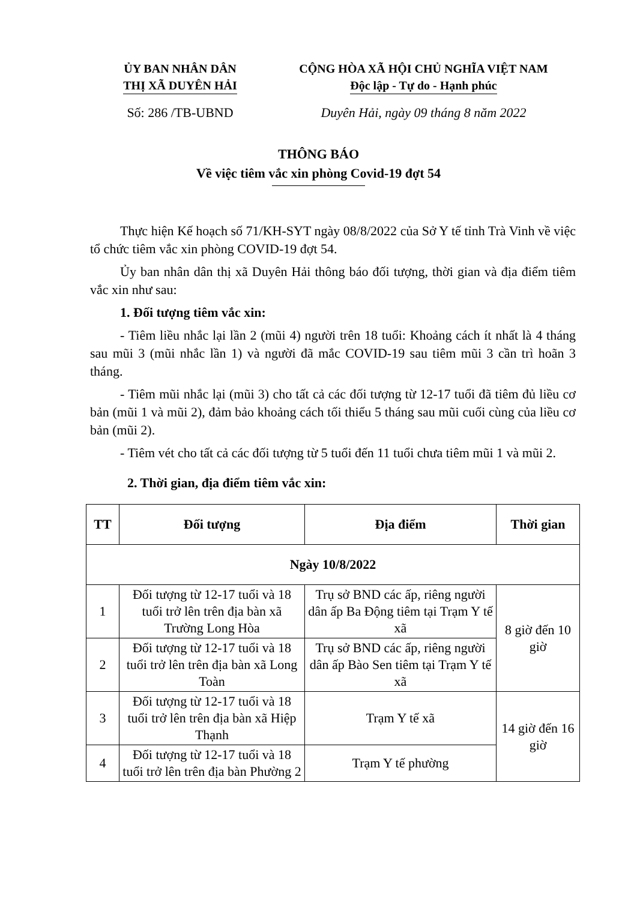ỦY BAN NHÂN DÂN
THỊ XÃ DUYÊN HẢI
CỘNG HÒA XÃ HỘI CHỦ NGHĨA VIỆT NAM
Độc lập - Tự do - Hạnh phúc
Số: 286 /TB-UBND Duyên Hải, ngày 09 tháng 8 năm 2022
THÔNG BÁO
Về việc tiêm vắc xin phòng Covid-19 đợt 54
Thực hiện Kế hoạch số 71/KH-SYT ngày 08/8/2022 của Sở Y tế tỉnh Trà Vinh về việc tổ chức tiêm vắc xin phòng COVID-19 đợt 54.
Ủy ban nhân dân thị xã Duyên Hải thông báo đối tượng, thời gian và địa điểm tiêm vắc xin như sau:
1. Đối tượng tiêm vắc xin:
- Tiêm liều nhắc lại lần 2 (mũi 4) người trên 18 tuổi: Khoảng cách ít nhất là 4 tháng sau mũi 3 (mũi nhắc lần 1) và người đã mắc COVID-19 sau tiêm mũi 3 cần trì hoãn 3 tháng.
- Tiêm mũi nhắc lại (mũi 3) cho tất cả các đối tượng từ 12-17 tuổi đã tiêm đủ liều cơ bản (mũi 1 và mũi 2), đảm bảo khoảng cách tối thiểu 5 tháng sau mũi cuối cùng của liều cơ bản (mũi 2).
- Tiêm vét cho tất cả các đối tượng từ 5 tuổi đến 11 tuổi chưa tiêm mũi 1 và mũi 2.
2. Thời gian, địa điểm tiêm vắc xin:
| TT | Đối tượng | Địa điểm | Thời gian |
| --- | --- | --- | --- |
| Ngày 10/8/2022 | | | |
| 1 | Đối tượng từ 12-17 tuổi và 18 tuổi trở lên trên địa bàn xã Trường Long Hòa | Trụ sở BND các ấp, riêng người dân ấp Ba Động tiêm tại Trạm Y tế xã | 8 giờ đến 10 giờ |
| 2 | Đối tượng từ 12-17 tuổi và 18 tuổi trở lên trên địa bàn xã Long Toàn | Trụ sở BND các ấp, riêng người dân ấp Bào Sen tiêm tại Trạm Y tế xã | |
| 3 | Đối tượng từ 12-17 tuổi và 18 tuổi trở lên trên địa bàn xã Hiệp Thạnh | Trạm Y tế xã | 14 giờ đến 16 giờ |
| 4 | Đối tượng từ 12-17 tuổi và 18 tuổi trở lên trên địa bàn Phường 2 | Trạm Y tế phường | |